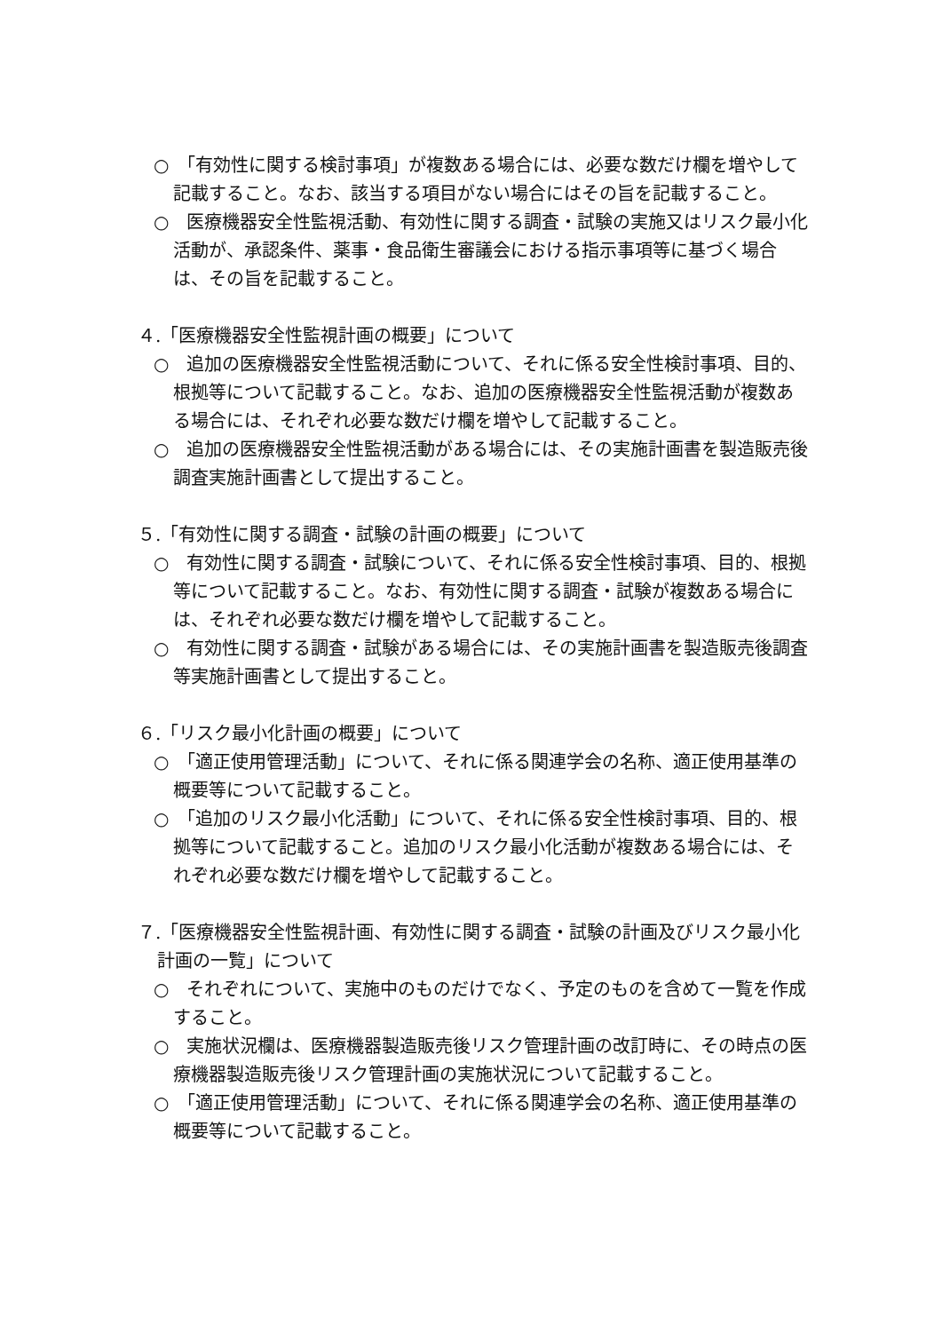○　「有効性に関する検討事項」が複数ある場合には、必要な数だけ欄を増やして記載すること。なお、該当する項目がない場合にはその旨を記載すること。
○　医療機器安全性監視活動、有効性に関する調査・試験の実施又はリスク最小化活動が、承認条件、薬事・食品衛生審議会における指示事項等に基づく場合は、その旨を記載すること。
４.「医療機器安全性監視計画の概要」について
○　追加の医療機器安全性監視活動について、それに係る安全性検討事項、目的、根拠等について記載すること。なお、追加の医療機器安全性監視活動が複数ある場合には、それぞれ必要な数だけ欄を増やして記載すること。
○　追加の医療機器安全性監視活動がある場合には、その実施計画書を製造販売後調査実施計画書として提出すること。
５.「有効性に関する調査・試験の計画の概要」について
○　有効性に関する調査・試験について、それに係る安全性検討事項、目的、根拠等について記載すること。なお、有効性に関する調査・試験が複数ある場合には、それぞれ必要な数だけ欄を増やして記載すること。
○　有効性に関する調査・試験がある場合には、その実施計画書を製造販売後調査等実施計画書として提出すること。
６.「リスク最小化計画の概要」について
○　「適正使用管理活動」について、それに係る関連学会の名称、適正使用基準の概要等について記載すること。
○　「追加のリスク最小化活動」について、それに係る安全性検討事項、目的、根拠等について記載すること。追加のリスク最小化活動が複数ある場合には、それぞれ必要な数だけ欄を増やして記載すること。
７.「医療機器安全性監視計画、有効性に関する調査・試験の計画及びリスク最小化計画の一覧」について
○　それぞれについて、実施中のものだけでなく、予定のものを含めて一覧を作成すること。
○　実施状況欄は、医療機器製造販売後リスク管理計画の改訂時に、その時点の医療機器製造販売後リスク管理計画の実施状況について記載すること。
○　「適正使用管理活動」について、それに係る関連学会の名称、適正使用基準の概要等について記載すること。